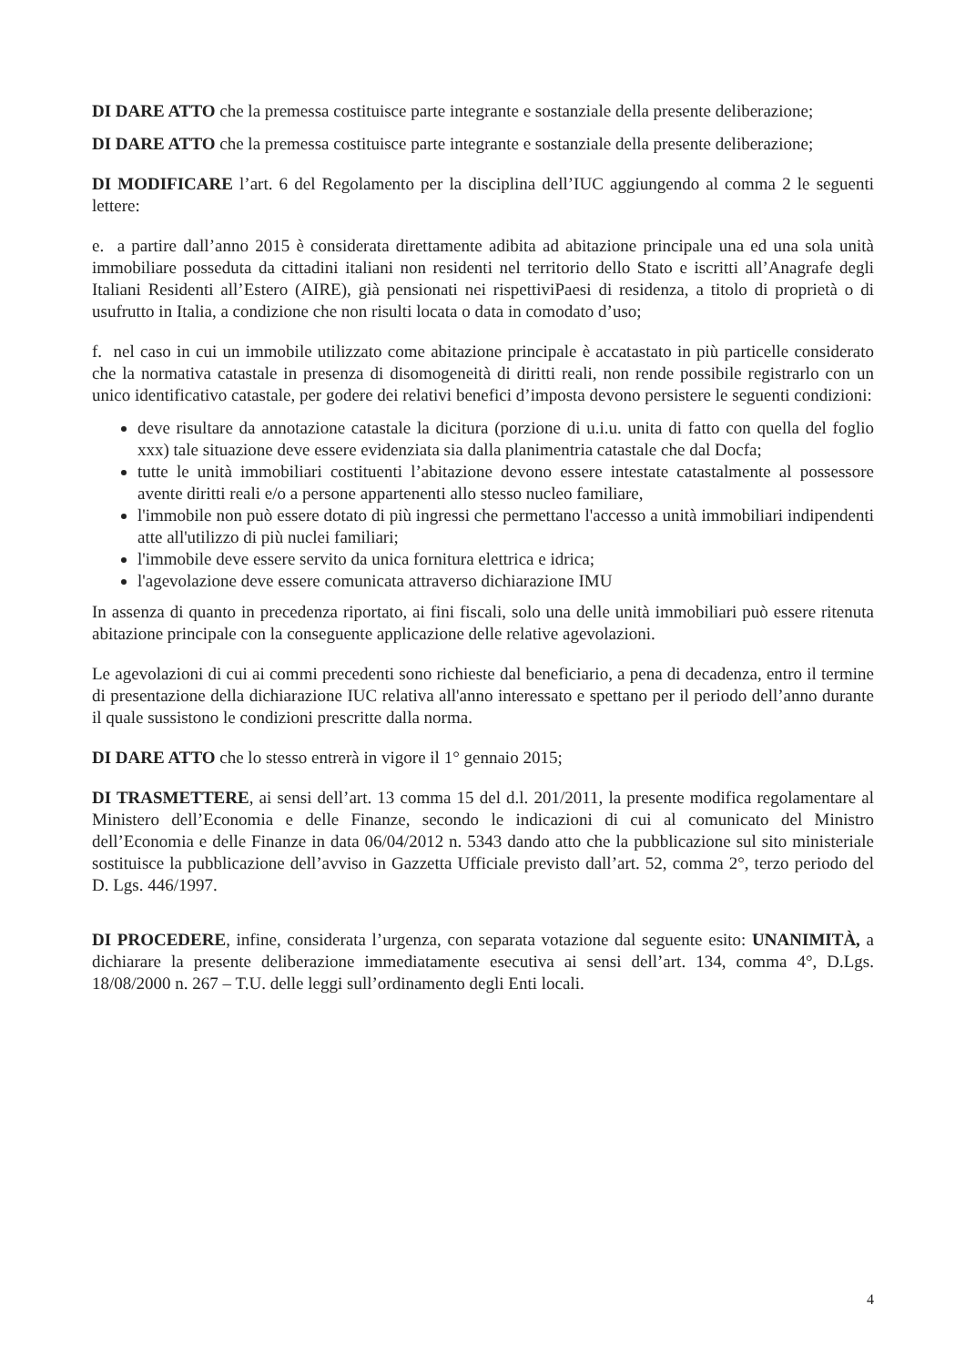DI DARE ATTO che la premessa costituisce parte integrante e sostanziale della presente deliberazione;
DI DARE ATTO che la premessa costituisce parte integrante e sostanziale della presente deliberazione;
DI MODIFICARE l’art. 6 del Regolamento per la disciplina dell’IUC aggiungendo al comma 2 le seguenti lettere:
e. a partire dall’anno 2015 è considerata direttamente adibita ad abitazione principale una ed una sola unità immobiliare posseduta da cittadini italiani non residenti nel territorio dello Stato e iscritti all’Anagrafe degli Italiani Residenti all’Estero (AIRE), già pensionati nei rispettiviPaesi di residenza, a titolo di proprietà o di usufrutto in Italia, a condizione che non risulti locata o data in comodato d’uso;
f. nel caso in cui un immobile utilizzato come abitazione principale è accatastato in più particelle considerato che la normativa catastale in presenza di disomogeneità di diritti reali, non rende possibile registrarlo con un unico identificativo catastale, per godere dei relativi benefici d’imposta devono persistere le seguenti condizioni:
deve risultare da annotazione catastale la dicitura (porzione di u.i.u. unita di fatto con quella del foglio xxx) tale situazione deve essere evidenziata sia dalla planimentria catastale che dal Docfa;
tutte le unità immobiliari costituenti l’abitazione devono essere intestate catastalmente al possessore avente diritti reali e/o a persone appartenenti allo stesso nucleo familiare,
l'immobile non può essere dotato di più ingressi che permettano l'accesso a unità immobiliari indipendenti atte all'utilizzo di più nuclei familiari;
l'immobile deve essere servito da unica fornitura elettrica e idrica;
l'agevolazione deve essere comunicata attraverso dichiarazione IMU
In assenza di quanto in precedenza riportato, ai fini fiscali, solo una delle unità immobiliari può essere ritenuta abitazione principale con la conseguente applicazione delle relative agevolazioni.
Le agevolazioni di cui ai commi precedenti sono richieste dal beneficiario, a pena di decadenza, entro il termine di presentazione della dichiarazione IUC relativa all'anno interessato e spettano per il periodo dell’anno durante il quale sussistono le condizioni prescritte dalla norma.
DI DARE ATTO che lo stesso entrerà in vigore il 1° gennaio 2015;
DI TRASMETTERE, ai sensi dell’art. 13 comma 15 del d.l. 201/2011, la presente modifica regolamentare al Ministero dell’Economia e delle Finanze, secondo le indicazioni di cui al comunicato del Ministro dell’Economia e delle Finanze in data 06/04/2012 n. 5343 dando atto che la pubblicazione sul sito ministeriale sostituisce la pubblicazione dell’avviso in Gazzetta Ufficiale previsto dall’art. 52, comma 2°, terzo periodo del D. Lgs. 446/1997.
DI PROCEDERE, infine, considerata l’urgenza, con separata votazione dal seguente esito: UNANIMITÀ, a dichiarare la presente deliberazione immediatamente esecutiva ai sensi dell’art. 134, comma 4°, D.Lgs. 18/08/2000 n. 267 – T.U. delle leggi sull’ordinamento degli Enti locali.
4